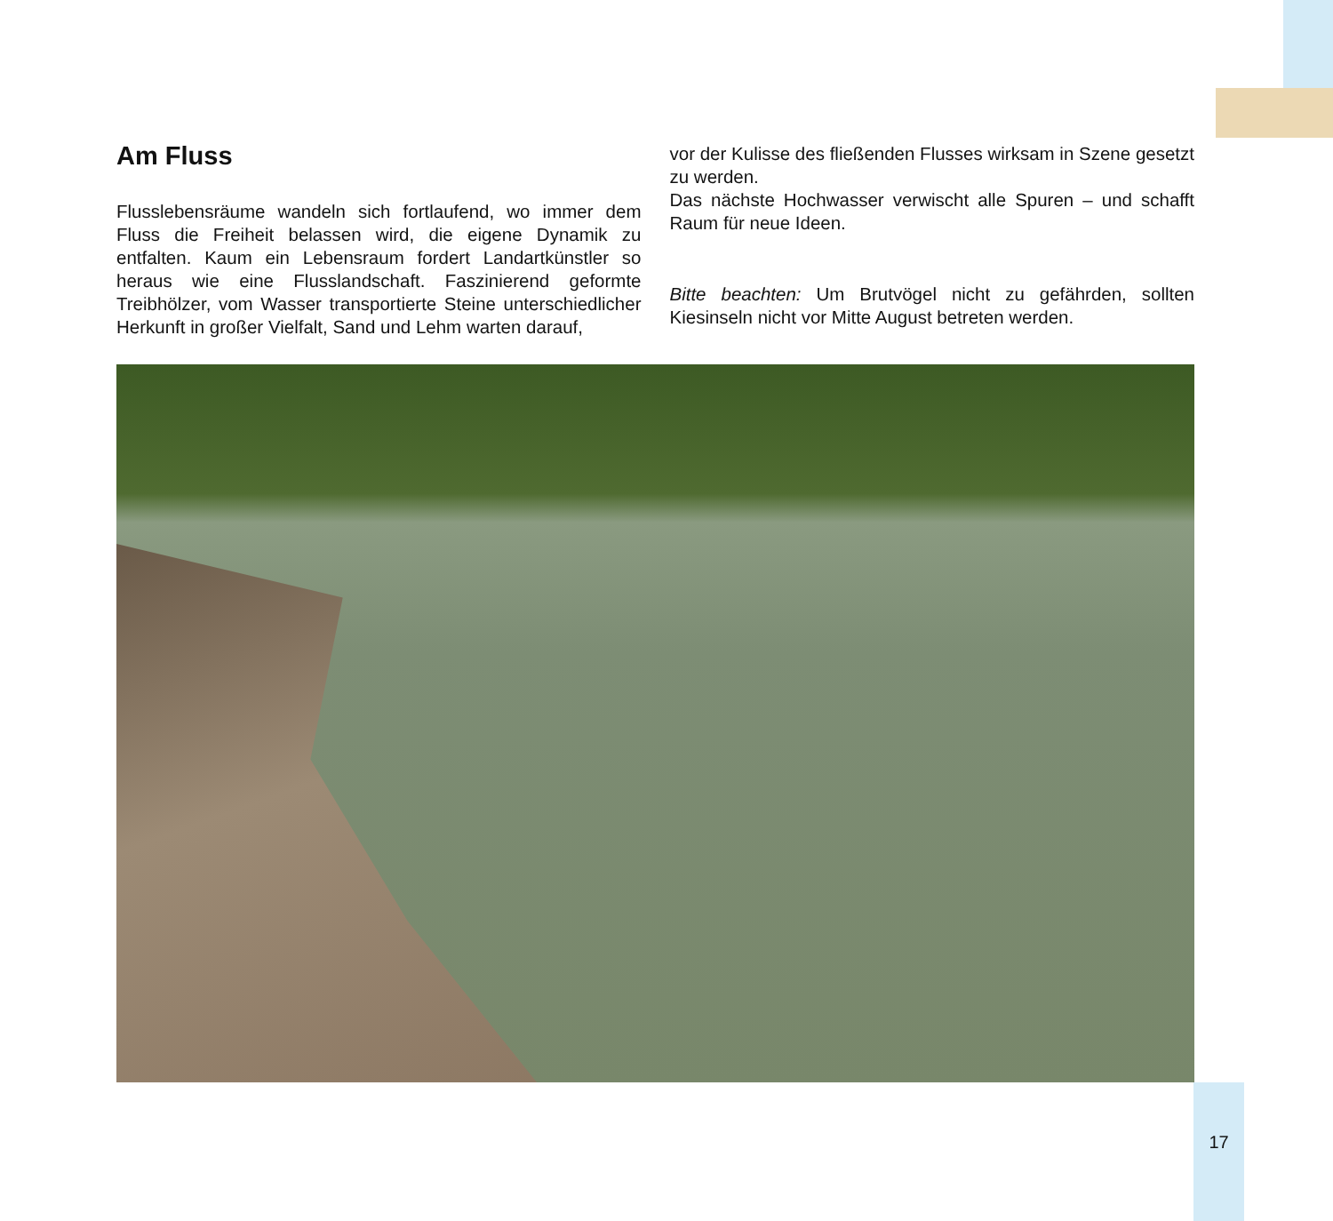Am Fluss
Flusslebensräume wandeln sich fortlaufend, wo immer dem Fluss die Freiheit belassen wird, die eigene Dynamik zu entfalten. Kaum ein Lebensraum fordert Landartkünstler so heraus wie eine Flusslandschaft. Faszinierend geformte Treibhölzer, vom Wasser transportierte Steine unterschiedlicher Herkunft in großer Vielfalt, Sand und Lehm warten darauf,
vor der Kulisse des fließenden Flusses wirksam in Szene gesetzt zu werden.
Das nächste Hochwasser verwischt alle Spuren – und schafft Raum für neue Ideen.
Bitte beachten: Um Brutvögel nicht zu gefährden, sollten Kiesinseln nicht vor Mitte August betreten werden.
17